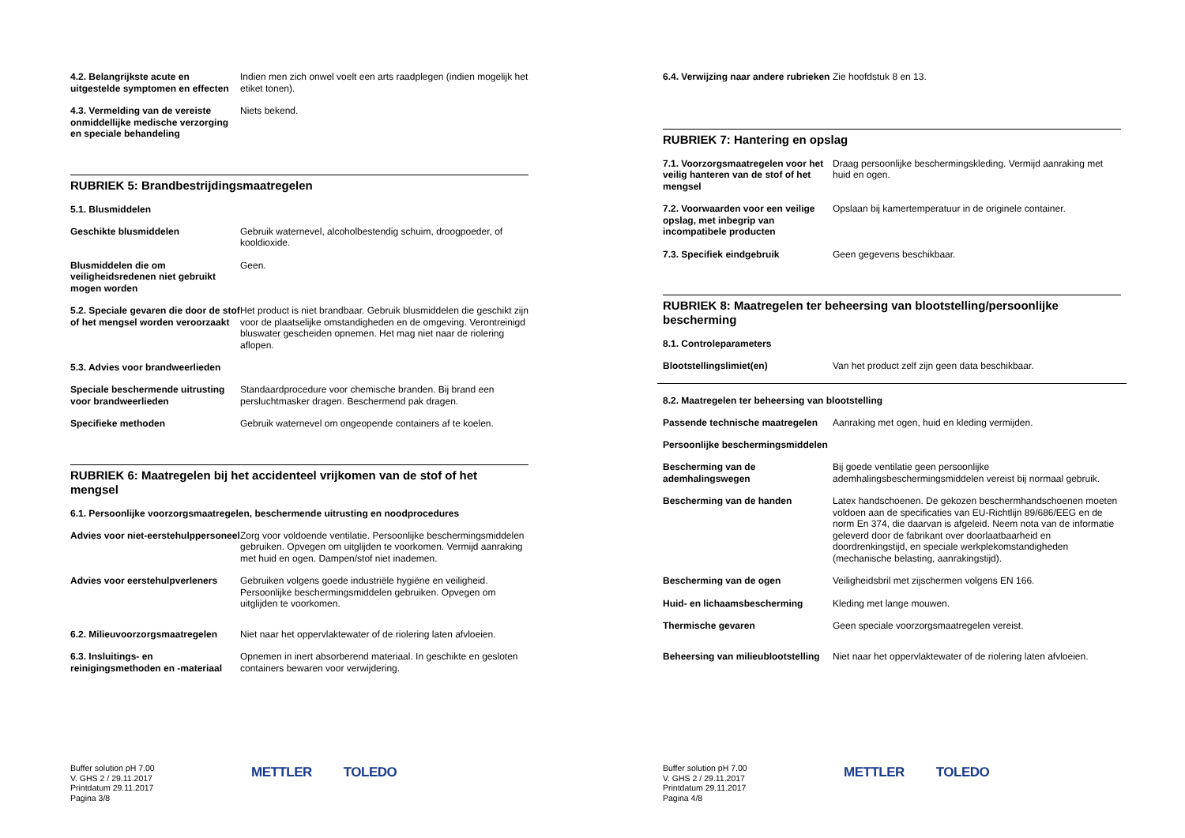4.2. Belangrijkste acute en uitgestelde symptomen en effecten
Indien men zich onwel voelt een arts raadplegen (indien mogelijk het etiket tonen).
4.3. Vermelding van de vereiste onmiddellijke medische verzorging en speciale behandeling
Niets bekend.
RUBRIEK 5: Brandbestrijdingsmaatregelen
5.1. Blusmiddelen
Geschikte blusmiddelen Gebruik waternevel, alcoholbestendig schuim, droogpoeder, of kooldioxide.
Blusmiddelen die om veiligheidsredenen niet gebruikt mogen worden
Geen.
5.2. Speciale gevaren die door de stof of het mengsel worden veroorzaakt
Het product is niet brandbaar. Gebruik blusmiddelen die geschikt zijn voor de plaatselijke omstandigheden en de omgeving. Verontreinigd bluswater gescheiden opnemen. Het mag niet naar de riolering aflopen.
5.3. Advies voor brandweerlieden
Speciale beschermende uitrusting voor brandweerlieden
Standaardprocedure voor chemische branden. Bij brand een persluchtmasker dragen. Beschermend pak dragen.
Specifieke methoden Gebruik waternevel om ongeopende containers af te koelen.
RUBRIEK 6: Maatregelen bij het accidenteel vrijkomen van de stof of het mengsel
6.1. Persoonlijke voorzorgsmaatregelen, beschermende uitrusting en noodprocedures
Advies voor niet-eerstehulppersoneel
Zorg voor voldoende ventilatie. Persoonlijke beschermingsmiddelen gebruiken. Opvegen om uitglijden te voorkomen. Vermijd aanraking met huid en ogen. Dampen/stof niet inademen.
Advies voor eerstehulpverleners
Gebruiken volgens goede industriële hygiëne en veiligheid. Persoonlijke beschermingsmiddelen gebruiken. Opvegen om uitglijden te voorkomen.
6.2. Milieuvoorzorgsmaatregelen
Niet naar het oppervlaktewater of de riolering laten afvloeien.
6.3. Insluitings- en reinigingsmethoden en -materiaal
Opnemen in inert absorberend materiaal. In geschikte en gesloten containers bewaren voor verwijdering.
Buffer solution pH 7.00
V. GHS 2 / 29.11.2017
Printdatum 29.11.2017
Pagina 3/8
METTLER TOLEDO
6.4. Verwijzing naar andere rubrieken
Zie hoofdstuk 8 en 13.
RUBRIEK 7: Hantering en opslag
7.1. Voorzorgsmaatregelen voor het veilig hanteren van de stof of het mengsel
Draag persoonlijke beschermingskleding. Vermijd aanraking met huid en ogen.
7.2. Voorwaarden voor een veilige opslag, met inbegrip van incompatibele producten
Opslaan bij kamertemperatuur in de originele container.
7.3. Specifiek eindgebruik Geen gegevens beschikbaar.
RUBRIEK 8: Maatregelen ter beheersing van blootstelling/persoonlijke bescherming
8.1. Controleparameters
Blootstellingslimiet(en) Van het product zelf zijn geen data beschikbaar.
8.2. Maatregelen ter beheersing van blootstelling
Passende technische maatregelen
Aanraking met ogen, huid en kleding vermijden.
Persoonlijke beschermingsmiddelen
Bescherming van de ademhalingswegen
Bij goede ventilatie geen persoonlijke ademhalingsbeschermingsmiddelen vereist bij normaal gebruik.
Bescherming van de handen Latex handschoenen. De gekozen beschermhandschoenen moeten voldoen aan de specificaties van EU-Richtlijn 89/686/EEG en de norm En 374, die daarvan is afgeleid. Neem nota van de informatie geleverd door de fabrikant over doorlaatbaarheid en doordrenkingstijd, en speciale werkplekomstandigheden (mechanische belasting, aanrakingstijd).
Bescherming van de ogen Veiligheidsbril met zijschermen volgens EN 166.
Huid- en lichaamsbescherming Kleding met lange mouwen.
Thermische gevaren Geen speciale voorzorgsmaatregelen vereist.
Beheersing van milieublootstelling
Niet naar het oppervlaktewater of de riolering laten afvloeien.
Buffer solution pH 7.00
V. GHS 2 / 29.11.2017
Printdatum 29.11.2017
Pagina 4/8
METTLER TOLEDO